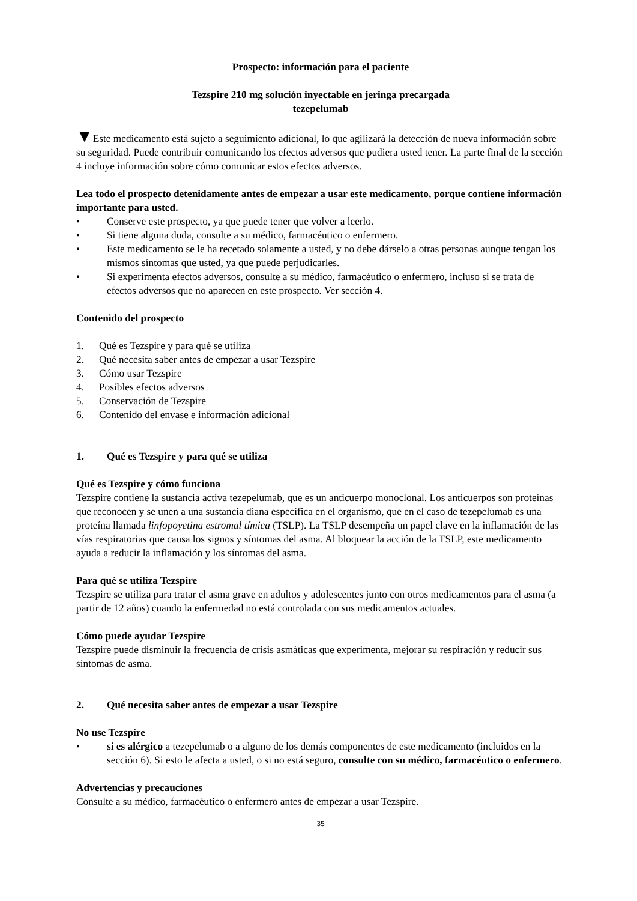Prospecto: información para el paciente
Tezspire 210 mg solución inyectable en jeringa precargada
tezepelumab
▼Este medicamento está sujeto a seguimiento adicional, lo que agilizará la detección de nueva información sobre su seguridad. Puede contribuir comunicando los efectos adversos que pudiera usted tener. La parte final de la sección 4 incluye información sobre cómo comunicar estos efectos adversos.
Lea todo el prospecto detenidamente antes de empezar a usar este medicamento, porque contiene información importante para usted.
• Conserve este prospecto, ya que puede tener que volver a leerlo.
• Si tiene alguna duda, consulte a su médico, farmacéutico o enfermero.
• Este medicamento se le ha recetado solamente a usted, y no debe dárselo a otras personas aunque tengan los mismos síntomas que usted, ya que puede perjudicarles.
• Si experimenta efectos adversos, consulte a su médico, farmacéutico o enfermero, incluso si se trata de efectos adversos que no aparecen en este prospecto. Ver sección 4.
Contenido del prospecto
1. Qué es Tezspire y para qué se utiliza
2. Qué necesita saber antes de empezar a usar Tezspire
3. Cómo usar Tezspire
4. Posibles efectos adversos
5. Conservación de Tezspire
6. Contenido del envase e información adicional
1. Qué es Tezspire y para qué se utiliza
Qué es Tezspire y cómo funciona
Tezspire contiene la sustancia activa tezepelumab, que es un anticuerpo monoclonal. Los anticuerpos son proteínas que reconocen y se unen a una sustancia diana específica en el organismo, que en el caso de tezepelumab es una proteína llamada linfopoyetina estromal tímica (TSLP). La TSLP desempeña un papel clave en la inflamación de las vías respiratorias que causa los signos y síntomas del asma. Al bloquear la acción de la TSLP, este medicamento ayuda a reducir la inflamación y los síntomas del asma.
Para qué se utiliza Tezspire
Tezspire se utiliza para tratar el asma grave en adultos y adolescentes junto con otros medicamentos para el asma (a partir de 12 años) cuando la enfermedad no está controlada con sus medicamentos actuales.
Cómo puede ayudar Tezspire
Tezspire puede disminuir la frecuencia de crisis asmáticas que experimenta, mejorar su respiración y reducir sus síntomas de asma.
2. Qué necesita saber antes de empezar a usar Tezspire
No use Tezspire
• si es alérgico a tezepelumab o a alguno de los demás componentes de este medicamento (incluidos en la sección 6). Si esto le afecta a usted, o si no está seguro, consulte con su médico, farmacéutico o enfermero.
Advertencias y precauciones
Consulte a su médico, farmacéutico o enfermero antes de empezar a usar Tezspire.
35